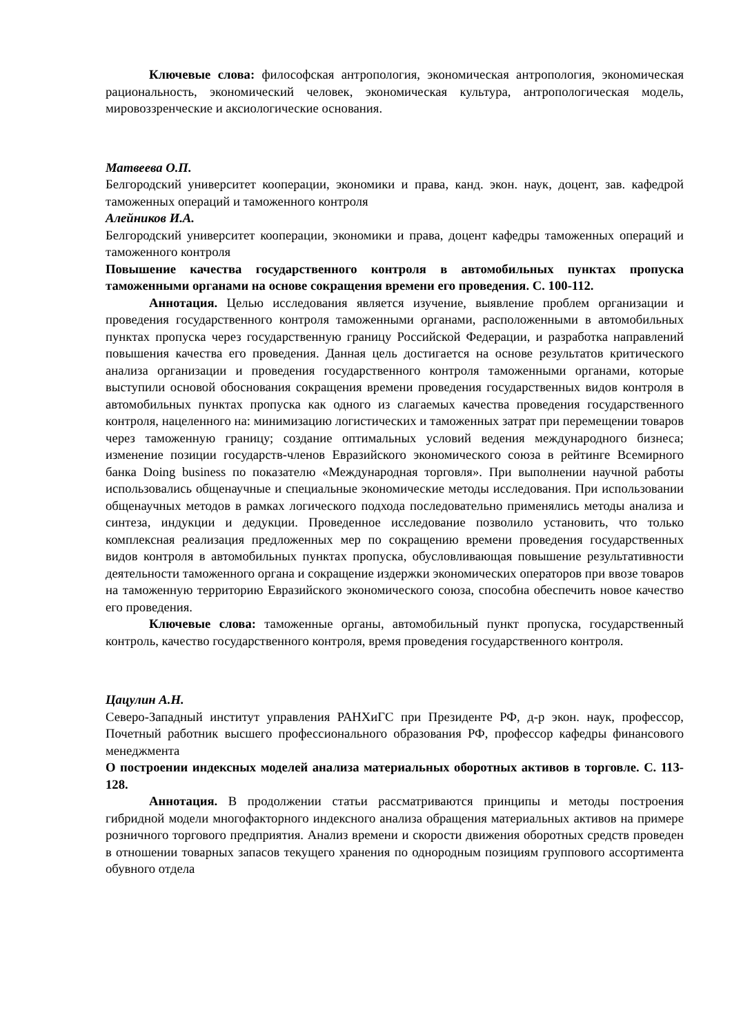Ключевые слова: философская антропология, экономическая антропология, экономическая рациональность, экономический человек, экономическая культура, антропологическая модель, мировоззренческие и аксиологические основания.
Матвеева О.П.
Белгородский университет кооперации, экономики и права, канд. экон. наук, доцент, зав. кафедрой таможенных операций и таможенного контроля
Алейников И.А.
Белгородский университет кооперации, экономики и права, доцент кафедры таможенных операций и таможенного контроля
Повышение качества государственного контроля в автомобильных пунктах пропуска таможенными органами на основе сокращения времени его проведения. С. 100-112.
Аннотация. Целью исследования является изучение, выявление проблем организации и проведения государственного контроля таможенными органами, расположенными в автомобильных пунктах пропуска через государственную границу Российской Федерации, и разработка направлений повышения качества его проведения. Данная цель достигается на основе результатов критического анализа организации и проведения государственного контроля таможенными органами, которые выступили основой обоснования сокращения времени проведения государственных видов контроля в автомобильных пунктах пропуска как одного из слагаемых качества проведения государственного контроля, нацеленного на: минимизацию логистических и таможенных затрат при перемещении товаров через таможенную границу; создание оптимальных условий ведения международного бизнеса; изменение позиции государств-членов Евразийского экономического союза в рейтинге Всемирного банка Doing business по показателю «Международная торговля». При выполнении научной работы использовались общенаучные и специальные экономические методы исследования. При использовании общенаучных методов в рамках логического подхода последовательно применялись методы анализа и синтеза, индукции и дедукции. Проведенное исследование позволило установить, что только комплексная реализация предложенных мер по сокращению времени проведения государственных видов контроля в автомобильных пунктах пропуска, обусловливающая повышение результативности деятельности таможенного органа и сокращение издержки экономических операторов при ввозе товаров на таможенную территорию Евразийского экономического союза, способна обеспечить новое качество его проведения.
Ключевые слова: таможенные органы, автомобильный пункт пропуска, государственный контроль, качество государственного контроля, время проведения государственного контроля.
Цацулин А.Н.
Северо-Западный институт управления РАНХиГС при Президенте РФ, д-р экон. наук, профессор, Почетный работник высшего профессионального образования РФ, профессор кафедры финансового менеджмента
О построении индексных моделей анализа материальных оборотных активов в торговле. С. 113-128.
Аннотация. В продолжении статьи рассматриваются принципы и методы построения гибридной модели многофакторного индексного анализа обращения материальных активов на примере розничного торгового предприятия. Анализ времени и скорости движения оборотных средств проведен в отношении товарных запасов текущего хранения по однородным позициям группового ассортимента обувного отдела